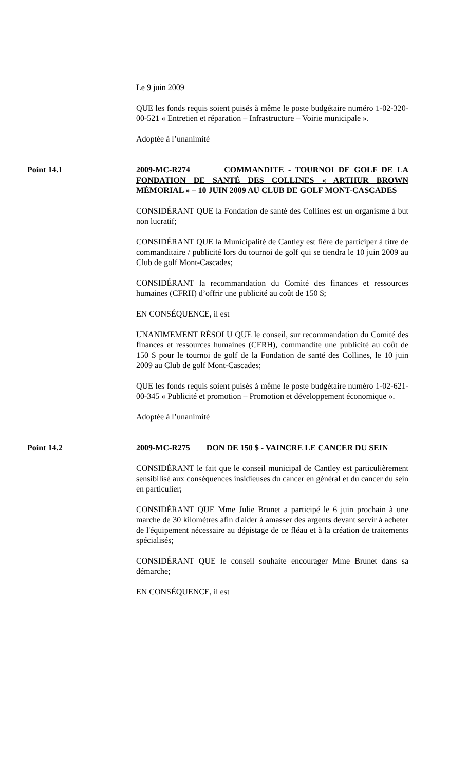Le 9 juin 2009
QUE les fonds requis soient puisés à même le poste budgétaire numéro 1-02-320-00-521 « Entretien et réparation – Infrastructure – Voirie municipale ».
Adoptée à l’unanimité
Point 14.1 2009-MC-R274 COMMANDITE - TOURNOI DE GOLF DE LA FONDATION DE SANTÉ DES COLLINES « ARTHUR BROWN MÉMORIAL » – 10 JUIN 2009 AU CLUB DE GOLF MONT-CASCADES
CONSIDÉRANT QUE la Fondation de santé des Collines est un organisme à but non lucratif;
CONSIDÉRANT QUE la Municipalité de Cantley est fière de participer à titre de commanditaire / publicité lors du tournoi de golf qui se tiendra le 10 juin 2009 au Club de golf Mont-Cascades;
CONSIDÉRANT la recommandation du Comité des finances et ressources humaines (CFRH) d’offrir une publicité au coût de 150 $;
EN CONSÉQUENCE, il est
UNANIMEMENT RÉSOLU QUE le conseil, sur recommandation du Comité des finances et ressources humaines (CFRH), commandite une publicité au coût de 150 $ pour le tournoi de golf de la Fondation de santé des Collines, le 10 juin 2009 au Club de golf Mont-Cascades;
QUE les fonds requis soient puisés à même le poste budgétaire numéro 1-02-621-00-345 « Publicité et promotion – Promotion et développement économique ».
Adoptée à l’unanimité
Point 14.2 2009-MC-R275 DON DE 150 $ - VAINCRE LE CANCER DU SEIN
CONSIDÉRANT le fait que le conseil municipal de Cantley est particulièrement sensibilisé aux conséquences insidieuses du cancer en général et du cancer du sein en particulier;
CONSIDÉRANT QUE Mme Julie Brunet a participé le 6 juin prochain à une marche de 30 kilomètres afin d'aider à amasser des argents devant servir à acheter de l'équipement nécessaire au dépistage de ce fléau et à la création de traitements spécialisés;
CONSIDÉRANT QUE le conseil souhaite encourager Mme Brunet dans sa démarche;
EN CONSÉQUENCE, il est